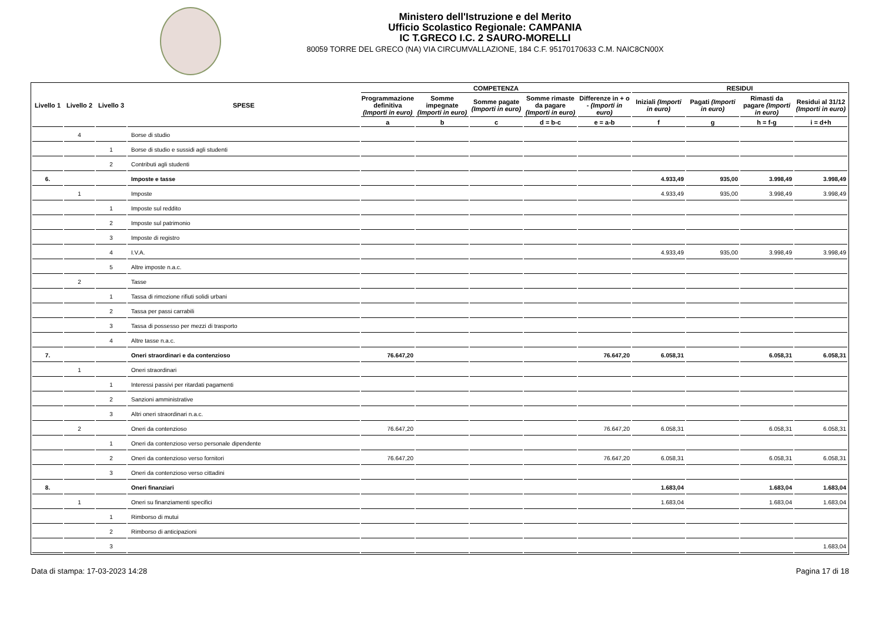Ministero dell'Istruzione e del Merito
Ufficio Scolastico Regionale: CAMPANIA
IC T.GRECO I.C. 2 SAURO-MORELLI
80059 TORRE DEL GRECO (NA) VIA CIRCUMVALLAZIONE, 184 C.F. 95170170633 C.M. NAIC8CN00X
| Livello 1 | Livello 2 | Livello 3 | SPESE | COMPETENZA | | | | | RESIDUI | | | |
| --- | --- | --- | --- | --- | --- | --- | --- | --- | --- | --- | --- | --- |
| | | | | Programmazione definitiva (Importi in euro) | Somme impegnate (Importi in euro) | Somme pagate (Importi in euro) | Somme rimaste da pagare (Importi in euro) | Differenze in + o - (Importi in euro) | Iniziali (Importi in euro) | Pagati (Importi in euro) | Rimasti da pagare (Importi in euro) | Residui al 31/12 (Importi in euro) |
| | | | | a | b | c | d = b-c | e = a-b | f | g | h = f-g | i = d+h |
| | 4 | | Borse di studio | | | | | | | | | |
| | | 1 | Borse di studio e sussidi agli studenti | | | | | | | | | |
| | | 2 | Contributi agli studenti | | | | | | | | | |
| 6. | | | Imposte e tasse | | | | | | 4.933,49 | 935,00 | 3.998,49 | 3.998,49 |
| | 1 | | Imposte | | | | | | 4.933,49 | 935,00 | 3.998,49 | 3.998,49 |
| | | 1 | Imposte sul reddito | | | | | | | | | |
| | | 2 | Imposte sul patrimonio | | | | | | | | | |
| | | 3 | Imposte di registro | | | | | | | | | |
| | | 4 | I.V.A. | | | | | | 4.933,49 | 935,00 | 3.998,49 | 3.998,49 |
| | | 5 | Altre imposte n.a.c. | | | | | | | | | |
| | 2 | | Tasse | | | | | | | | | |
| | | 1 | Tassa di rimozione rifiuti solidi urbani | | | | | | | | | |
| | | 2 | Tassa per passi carrabili | | | | | | | | | |
| | | 3 | Tassa di possesso per mezzi di trasporto | | | | | | | | | |
| | | 4 | Altre tasse n.a.c. | | | | | | | | | |
| 7. | | | Oneri straordinari e da contenzioso | 76.647,20 | | | | 76.647,20 | 6.058,31 | | 6.058,31 | 6.058,31 |
| | 1 | | Oneri straordinari | | | | | | | | | |
| | | 1 | Interessi passivi per ritardati pagamenti | | | | | | | | | |
| | | 2 | Sanzioni amministrative | | | | | | | | | |
| | | 3 | Altri oneri straordinari n.a.c. | | | | | | | | | |
| | 2 | | Oneri da contenzioso | 76.647,20 | | | | 76.647,20 | 6.058,31 | | 6.058,31 | 6.058,31 |
| | | 1 | Oneri da contenzioso verso personale dipendente | | | | | | | | | |
| | | 2 | Oneri da contenzioso verso fornitori | 76.647,20 | | | | 76.647,20 | 6.058,31 | | 6.058,31 | 6.058,31 |
| | | 3 | Oneri da contenzioso verso cittadini | | | | | | | | | |
| 8. | | | Oneri finanziari | | | | | | 1.683,04 | | 1.683,04 | 1.683,04 |
| | 1 | | Oneri su finanziamenti specifici | | | | | | 1.683,04 | | 1.683,04 | 1.683,04 |
| | | 1 | Rimborso di mutui | | | | | | | | | |
| | | 2 | Rimborso di anticipazioni | | | | | | | | | |
| | | 3 | | | | | | | | | | 1.683,04 |
Data di stampa: 17-03-2023 14:28 Pagina 17 di 18